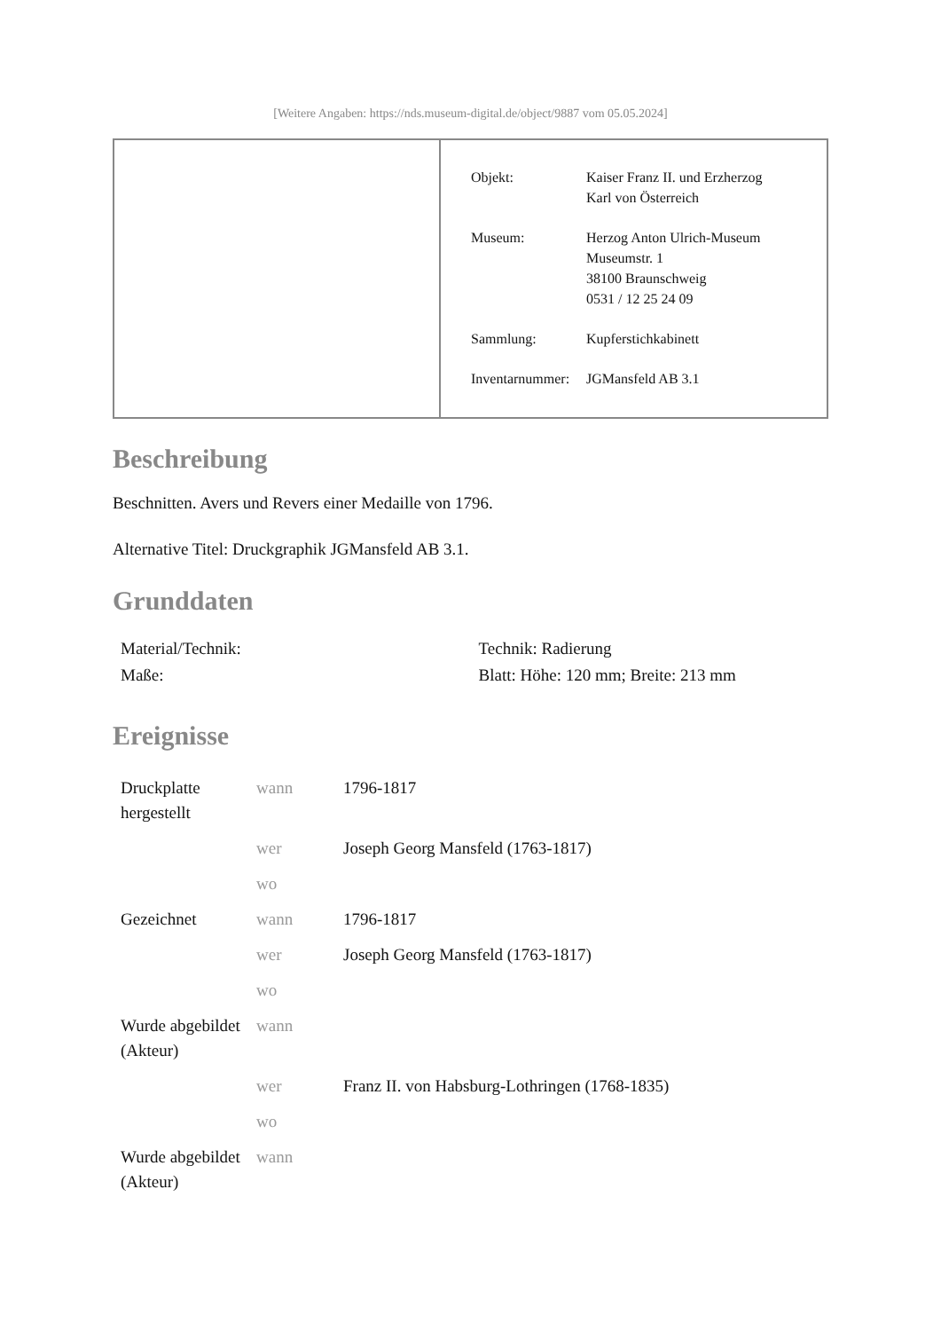[Weitere Angaben: https://nds.museum-digital.de/object/9887 vom 05.05.2024]
| Objekt: | Kaiser Franz II. und Erzherzog Karl von Österreich |
| Museum: | Herzog Anton Ulrich-Museum Museumstr. 1 38100 Braunschweig 0531 / 12 25 24 09 |
| Sammlung: | Kupferstichkabinett |
| Inventarnummer: | JGMansfeld AB 3.1 |
Beschreibung
Beschnitten. Avers und Revers einer Medaille von 1796.
Alternative Titel: Druckgraphik JGMansfeld AB 3.1.
Grunddaten
| Material/Technik: | Technik: Radierung |
| Maße: | Blatt: Höhe: 120 mm; Breite: 213 mm |
Ereignisse
| Druckplatte hergestellt | wann | 1796-1817 |
| | wer | Joseph Georg Mansfeld (1763-1817) |
| | wo | |
| Gezeichnet | wann | 1796-1817 |
| | wer | Joseph Georg Mansfeld (1763-1817) |
| | wo | |
| Wurde abgebildet (Akteur) | wann | |
| | wer | Franz II. von Habsburg-Lothringen (1768-1835) |
| | wo | |
| Wurde abgebildet (Akteur) | wann | |